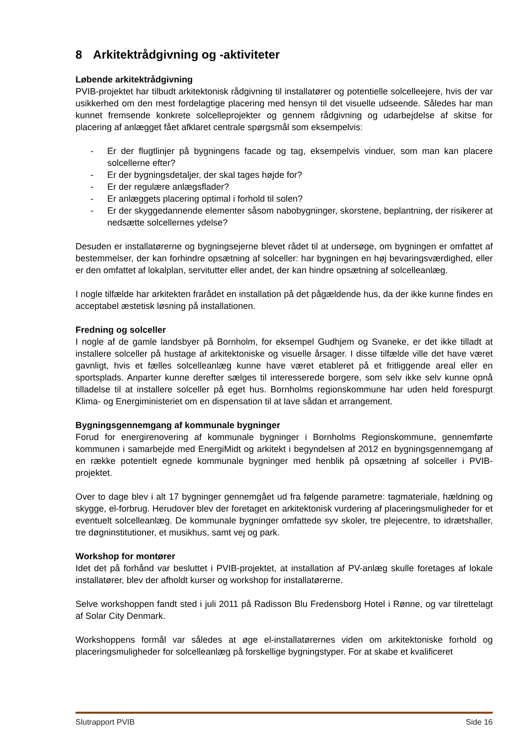8 Arkitektrådgivning og -aktiviteter
Løbende arkitektrådgivning
PVIB-projektet har tilbudt arkitektonisk rådgivning til installatører og potentielle solcelleejere, hvis der var usikkerhed om den mest fordelagtige placering med hensyn til det visuelle udseende. Således har man kunnet fremsende konkrete solcelleprojekter og gennem rådgivning og udarbejdelse af skitse for placering af anlægget fået afklaret centrale spørgsmål som eksempelvis:
- Er der flugtlinjer på bygningens facade og tag, eksempelvis vinduer, som man kan placere solcellerne efter?
- Er der bygningsdetaljer, der skal tages højde for?
- Er der regulære anlægsflader?
- Er anlæggets placering optimal i forhold til solen?
- Er der skyggedannende elementer såsom nabobygninger, skorstene, beplantning, der risikerer at nedsætte solcellernes ydelse?
Desuden er installatørerne og bygningsejerne blevet rådet til at undersøge, om bygningen er omfattet af bestemmelser, der kan forhindre opsætning af solceller: har bygningen en høj bevaringsværdighed, eller er den omfattet af lokalplan, servitutter eller andet, der kan hindre opsætning af solcelleanlæg.
I nogle tilfælde har arkitekten frarådet en installation på det pågældende hus, da der ikke kunne findes en acceptabel æstetisk løsning på installationen.
Fredning og solceller
I nogle af de gamle landsbyer på Bornholm, for eksempel Gudhjem og Svaneke, er det ikke tilladt at installere solceller på hustage af arkitektoniske og visuelle årsager. I disse tilfælde ville det have været gavnligt, hvis et fælles solcelleanlæg kunne have været etableret på et fritliggende areal eller en sportsplads. Anparter kunne derefter sælges til interesserede borgere, som selv ikke selv kunne opnå tilladelse til at installere solceller på eget hus. Bornholms regionskommune har uden held forespurgt Klima- og Energiministeriet om en dispensation til at lave sådan et arrangement.
Bygningsgennemgang af kommunale bygninger
Forud for energirenovering af kommunale bygninger i Bornholms Regionskommune, gennemførte kommunen i samarbejde med EnergiMidt og arkitekt i begyndelsen af 2012 en bygningsgennemgang af en række potentielt egnede kommunale bygninger med henblik på opsætning af solceller i PVIB-projektet.
Over to dage blev i alt 17 bygninger gennemgået ud fra følgende parametre: tagmateriale, hældning og skygge, el-forbrug. Herudover blev der foretaget en arkitektonisk vurdering af placeringsmuligheder for et eventuelt solcelleanlæg. De kommunale bygninger omfattede syv skoler, tre plejecentre, to idrætshaller, tre døgninstitutioner, et musikhus, samt vej og park.
Workshop for montører
Idet det på forhånd var besluttet i PVIB-projektet, at installation af PV-anlæg skulle foretages af lokale installatører, blev der afholdt kurser og workshop for installatørerne.
Selve workshoppen fandt sted i juli 2011 på Radisson Blu Fredensborg Hotel i Rønne, og var tilrettelagt af Solar City Denmark.
Workshoppens formål var således at øge el-installatørernes viden om arkitektoniske forhold og placeringsmuligheder for solcelleanlæg på forskellige bygningstyper. For at skabe et kvalificeret
Slutrapport PVIB Side 16